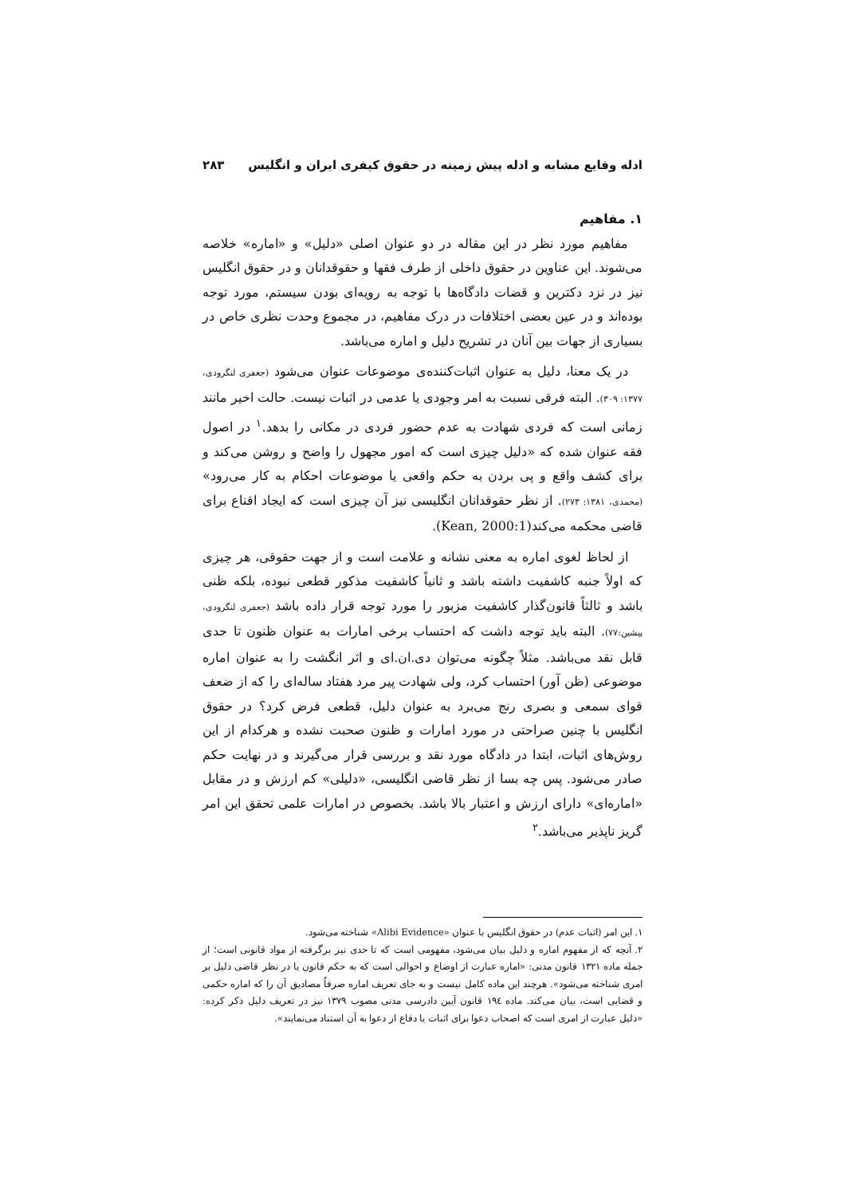ادله وقایع مشابه و ادله پیش زمینه در حقوق کیفری ایران و انگلیس ۲۸۳
۱. مفاهیم
مفاهیم مورد نظر در این مقاله در دو عنوان اصلی «دلیل» و «اماره» خلاصه می‌شوند. این عناوین در حقوق داخلی از طرف فقها و حقوقدانان و در حقوق انگلیس نیز در نزد دکترین و قضات دادگاه‌ها با توجه به رویه‌ای بودن سیستم، مورد توجه بوده‌اند و در عین بعضی اختلافات در درک مفاهیم، در مجموع وحدت نظری خاص در بسیاری از جهات بین آنان در تشریح دلیل و اماره می‌باشد.
در یک معنا، دلیل به عنوان اثبات‌کننده‌ی موضوعات عنوان می‌شود (جعفری لنگرودی، ۱۳۷۷: ۳۰۹). البته فرقی نسبت به امر وجودی یا عدمی در اثبات نیست. حالت اخیر مانند زمانی است که فردی شهادت به عدم حضور فردی در مکانی را بدهد.<sup>۱</sup> در اصول فقه عنوان شده که «دلیل چیزی است که امور مجهول را واضح و روشن می‌کند و برای کشف واقع و پی بردن به حکم واقعی یا موضوعات احکام به کار می‌رود» (محمدی، ۱۳۸۱: ۲۷۳). از نظر حقوقدانان انگلیسی نیز آن چیزی است که ایجاد اقناع برای قاضی محکمه می‌کند(Kean, 2000:1).
از لحاظ لغوی اماره به معنی نشانه و علامت است و از جهت حقوقی، هر چیزی که اولاً جنبه کاشفیت داشته باشد و ثانیاً کاشفیت مذکور قطعی نبوده، بلکه ظنی باشد و ثالثاً قانون‌گذار کاشفیت مزبور را مورد توجه قرار داده باشد (جعفری لنگرودی، پیشین:۷۷). البته باید توجه داشت که احتساب برخی امارات به عنوان ظنون تا حدی قابل نقد می‌باشد. مثلاً چگونه می‌توان دی.ان.ای و اثر انگشت را به عنوان اماره موضوعی (ظن آور) احتساب کرد، ولی شهادت پیر مرد هفتاد ساله‌ای را که از ضعف قوای سمعی و بصری رنج می‌برد به عنوان دلیل، قطعی فرض کرد؟ در حقوق انگلیس با چنین صراحتی در مورد امارات و ظنون صحبت نشده و هرکدام از این روش‌های اثبات، ابتدا در دادگاه مورد نقد و بررسی قرار می‌گیرند و در نهایت حکم صادر می‌شود. پس چه بسا از نظر قاضی انگلیسی، «دلیلی» کم ارزش و در مقابل «اماره‌ای» دارای ارزش و اعتبار بالا باشد. بخصوص در امارات علمی تحقق این امر گریز ناپذیر می‌باشد.<sup>۲</sup>
۱. این امر (اثبات عدم) در حقوق انگلیس با عنوان «Alibi Evidence» شناخته می‌شود.
۲. آنچه که از مفهوم اماره و دلیل بیان می‌شود، مفهومی است که تا حدی نیز برگرفته از مواد قانونی است؛ از جمله ماده ۱۳۲۱ قانون مدنی: «اماره عبارت از اوضاع و احوالی است که به حکم قانون یا در نظر قاضی دلیل بر امری شناخته می‌شود». هرچند این ماده کامل نیست و به جای تعریف اماره صرفاً مصادیق آن را که اماره حکمی و قضایی است، بیان می‌کند. ماده ۱۹٤ قانون آیین دادرسی مدنی مصوب ۱۳۷۹ نیز در تعریف دلیل ذکر کرده: «دلیل عبارت از امری است که اصحاب دعوا برای اثبات یا دفاع از دعوا به آن استناد می‌نمایند».